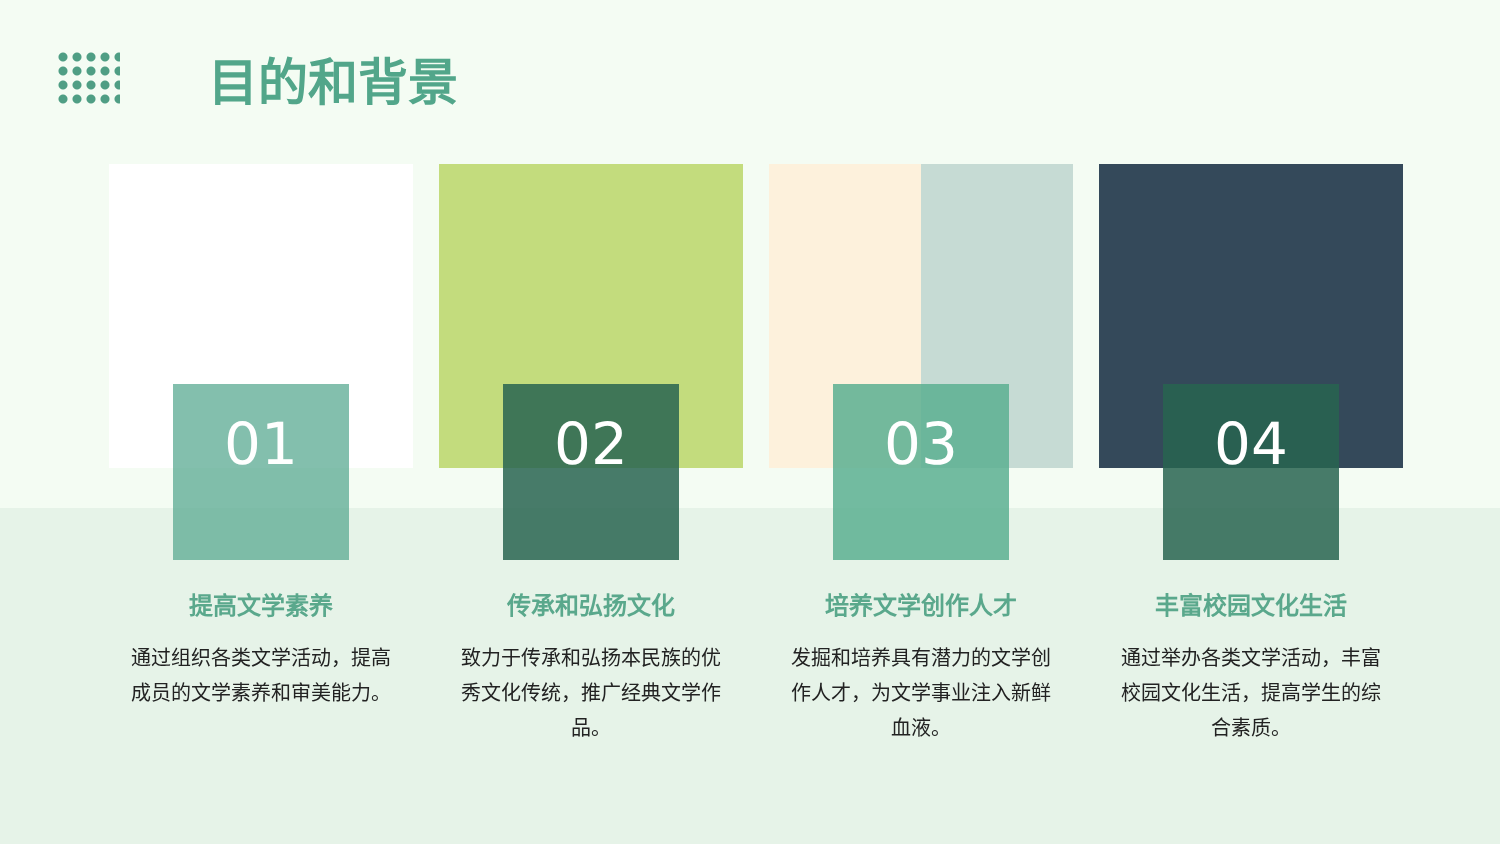目的和背景
01
提高文学素养
通过组织各类文学活动，提高成员的文学素养和审美能力。
02
传承和弘扬文化
致力于传承和弘扬本民族的优秀文化传统，推广经典文学作品。
03
培养文学创作人才
发掘和培养具有潜力的文学创作人才，为文学事业注入新鲜血液。
04
丰富校园文化生活
通过举办各类文学活动，丰富校园文化生活，提高学生的综合素质。